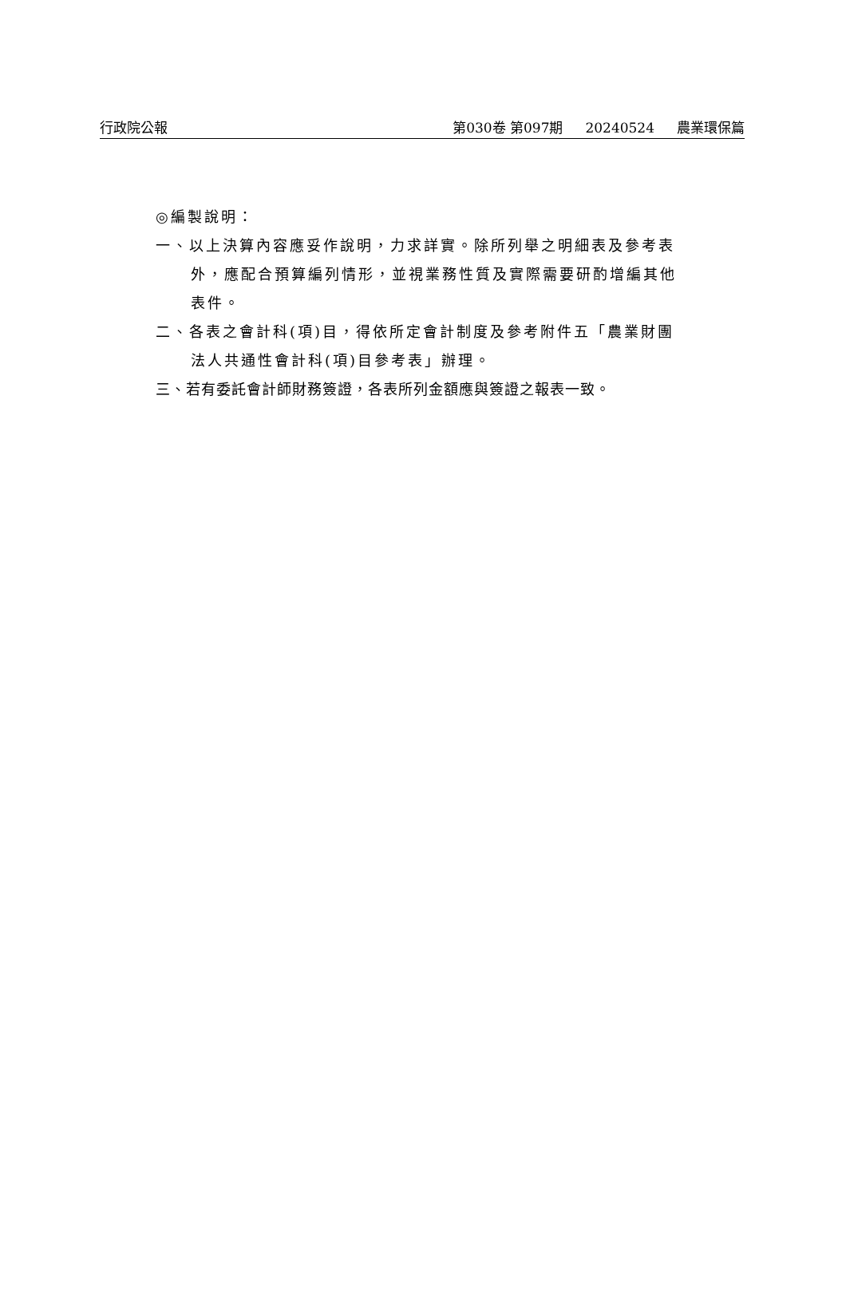行政院公報 第030卷 第097期 20240524 農業環保篇
◎編製說明：
一、以上決算內容應妥作說明，力求詳實。除所列舉之明細表及參考表外，應配合預算編列情形，並視業務性質及實際需要研酌增編其他表件。
二、各表之會計科(項)目，得依所定會計制度及參考附件五「農業財團法人共通性會計科(項)目參考表」辦理。
三、若有委託會計師財務簽證，各表所列金額應與簽證之報表一致。